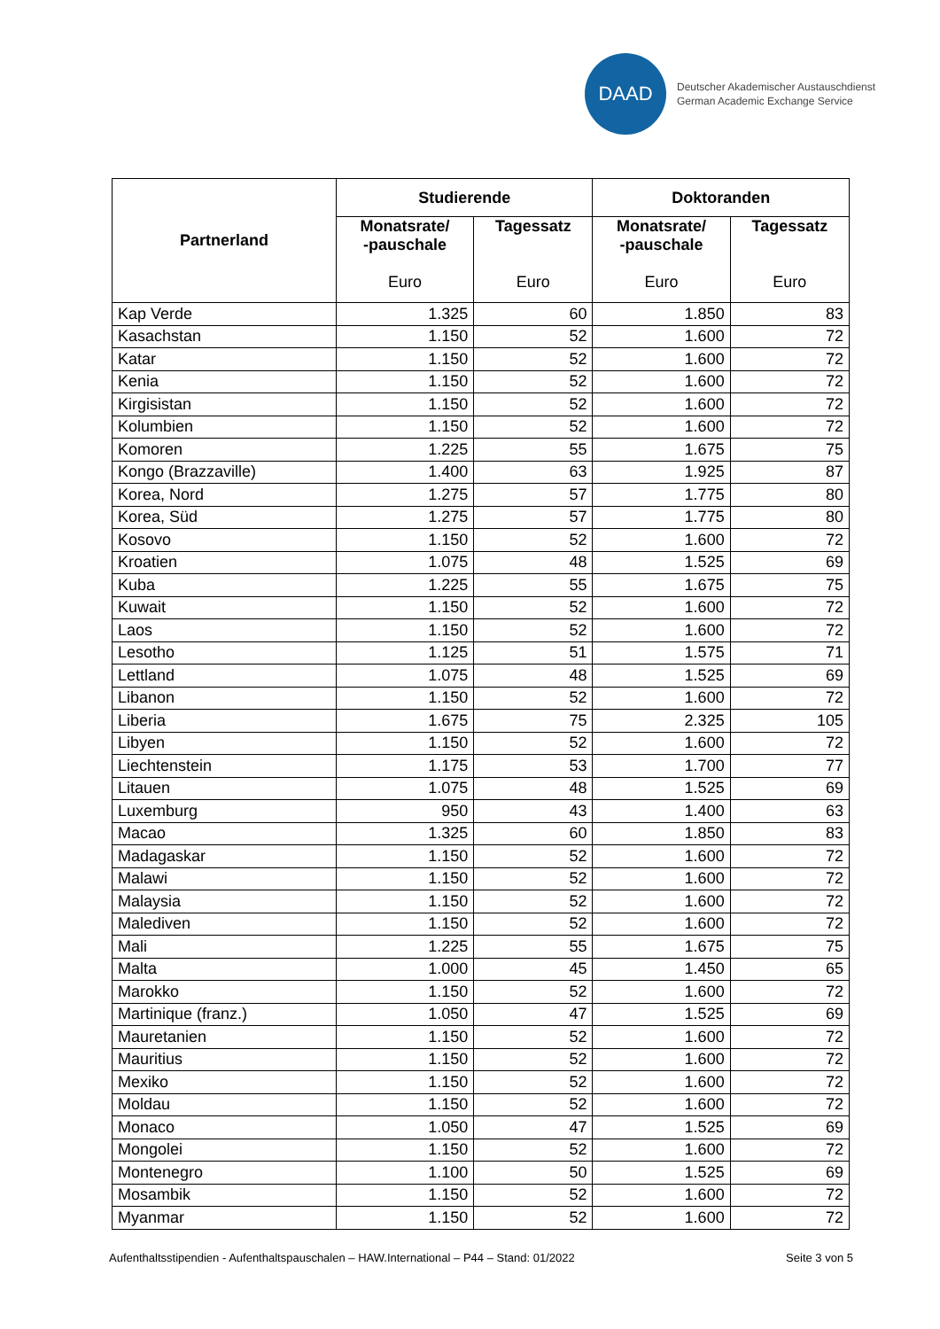DAAD
Deutscher Akademischer Austauschdienst
German Academic Exchange Service
| Partnerland | Studierende | | Doktoranden | |
| --- | --- | --- | --- | --- |
| | Monatsrate/ -pauschale Euro | Tagessatz Euro | Monatsrate/ -pauschale Euro | Tagessatz Euro |
| Kap Verde | 1.325 | 60 | 1.850 | 83 |
| Kasachstan | 1.150 | 52 | 1.600 | 72 |
| Katar | 1.150 | 52 | 1.600 | 72 |
| Kenia | 1.150 | 52 | 1.600 | 72 |
| Kirgisistan | 1.150 | 52 | 1.600 | 72 |
| Kolumbien | 1.150 | 52 | 1.600 | 72 |
| Komoren | 1.225 | 55 | 1.675 | 75 |
| Kongo (Brazzaville) | 1.400 | 63 | 1.925 | 87 |
| Korea, Nord | 1.275 | 57 | 1.775 | 80 |
| Korea, Süd | 1.275 | 57 | 1.775 | 80 |
| Kosovo | 1.150 | 52 | 1.600 | 72 |
| Kroatien | 1.075 | 48 | 1.525 | 69 |
| Kuba | 1.225 | 55 | 1.675 | 75 |
| Kuwait | 1.150 | 52 | 1.600 | 72 |
| Laos | 1.150 | 52 | 1.600 | 72 |
| Lesotho | 1.125 | 51 | 1.575 | 71 |
| Lettland | 1.075 | 48 | 1.525 | 69 |
| Libanon | 1.150 | 52 | 1.600 | 72 |
| Liberia | 1.675 | 75 | 2.325 | 105 |
| Libyen | 1.150 | 52 | 1.600 | 72 |
| Liechtenstein | 1.175 | 53 | 1.700 | 77 |
| Litauen | 1.075 | 48 | 1.525 | 69 |
| Luxemburg | 950 | 43 | 1.400 | 63 |
| Macao | 1.325 | 60 | 1.850 | 83 |
| Madagaskar | 1.150 | 52 | 1.600 | 72 |
| Malawi | 1.150 | 52 | 1.600 | 72 |
| Malaysia | 1.150 | 52 | 1.600 | 72 |
| Malediven | 1.150 | 52 | 1.600 | 72 |
| Mali | 1.225 | 55 | 1.675 | 75 |
| Malta | 1.000 | 45 | 1.450 | 65 |
| Marokko | 1.150 | 52 | 1.600 | 72 |
| Martinique (franz.) | 1.050 | 47 | 1.525 | 69 |
| Mauretanien | 1.150 | 52 | 1.600 | 72 |
| Mauritius | 1.150 | 52 | 1.600 | 72 |
| Mexiko | 1.150 | 52 | 1.600 | 72 |
| Moldau | 1.150 | 52 | 1.600 | 72 |
| Monaco | 1.050 | 47 | 1.525 | 69 |
| Mongolei | 1.150 | 52 | 1.600 | 72 |
| Montenegro | 1.100 | 50 | 1.525 | 69 |
| Mosambik | 1.150 | 52 | 1.600 | 72 |
| Myanmar | 1.150 | 52 | 1.600 | 72 |
Aufenthaltsstipendien - Aufenthaltspauschalen – HAW.International – P44 – Stand: 01/2022 Seite 3 von 5